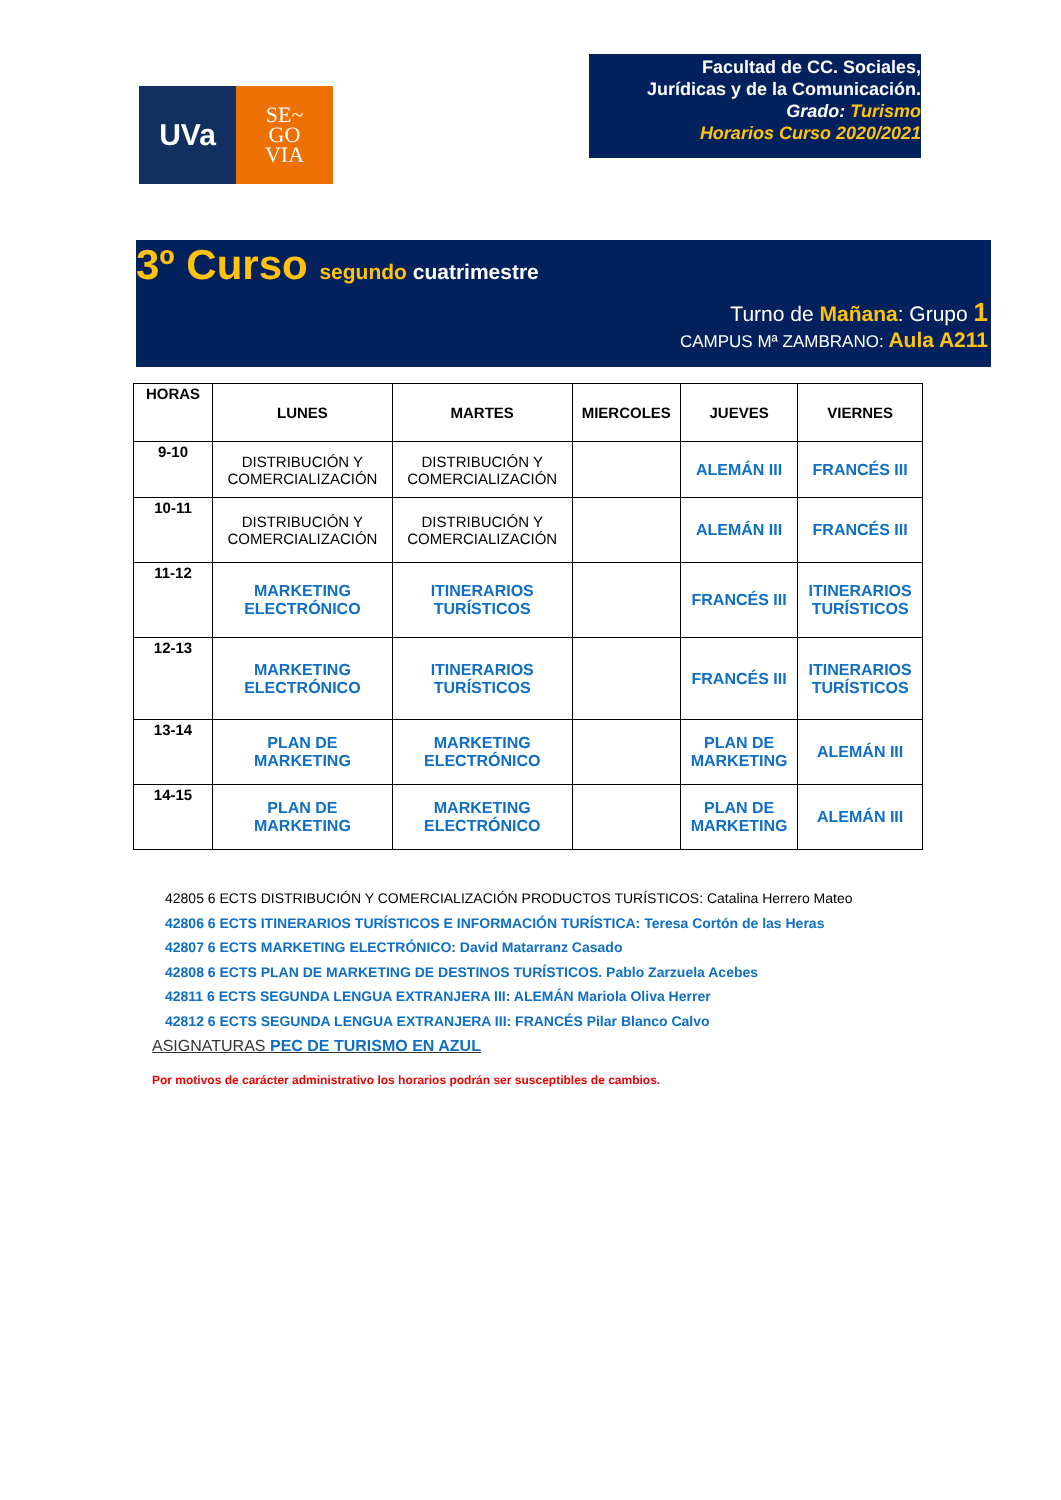UVa
SE~
GO
VIA
Facultad de CC. Sociales,
Jurídicas y de la Comunicación.
Grado: Turismo
Horarios Curso 2020/2021
3º Curso segundo cuatrimestre
Turno de Mañana: Grupo 1
CAMPUS Mª ZAMBRANO: Aula A211
| HORAS | LUNES | MARTES | MIERCOLES | JUEVES | VIERNES |
| --- | --- | --- | --- | --- | --- |
| 9-10 | DISTRIBUCIÓN Y COMERCIALIZACIÓN | DISTRIBUCIÓN Y COMERCIALIZACIÓN | | ALEMÁN III | FRANCÉS III |
| 10-11 | DISTRIBUCIÓN Y COMERCIALIZACIÓN | DISTRIBUCIÓN Y COMERCIALIZACIÓN | | ALEMÁN III | FRANCÉS III |
| 11-12 | MARKETING ELECTRÓNICO | ITINERARIOS TURÍSTICOS | | FRANCÉS III | ITINERARIOS TURÍSTICOS |
| 12-13 | MARKETING ELECTRÓNICO | ITINERARIOS TURÍSTICOS | | FRANCÉS III | ITINERARIOS TURÍSTICOS |
| 13-14 | PLAN DE MARKETING | MARKETING ELECTRÓNICO | | PLAN DE MARKETING | ALEMÁN III |
| 14-15 | PLAN DE MARKETING | MARKETING ELECTRÓNICO | | PLAN DE MARKETING | ALEMÁN III |
42805 6 ECTS DISTRIBUCIÓN Y COMERCIALIZACIÓN PRODUCTOS TURÍSTICOS: Catalina Herrero Mateo
42806 6 ECTS ITINERARIOS TURÍSTICOS E INFORMACIÓN TURÍSTICA: Teresa Cortón de las Heras
42807 6 ECTS MARKETING ELECTRÓNICO: David Matarranz Casado
42808 6 ECTS PLAN DE MARKETING DE DESTINOS TURÍSTICOS. Pablo Zarzuela Acebes
42811 6 ECTS SEGUNDA LENGUA EXTRANJERA III: ALEMÁN Mariola Oliva Herrer
42812 6 ECTS SEGUNDA LENGUA EXTRANJERA III: FRANCÉS Pilar Blanco Calvo
ASIGNATURAS PEC DE TURISMO EN AZUL
Por motivos de carácter administrativo los horarios podrán ser susceptibles de cambios.